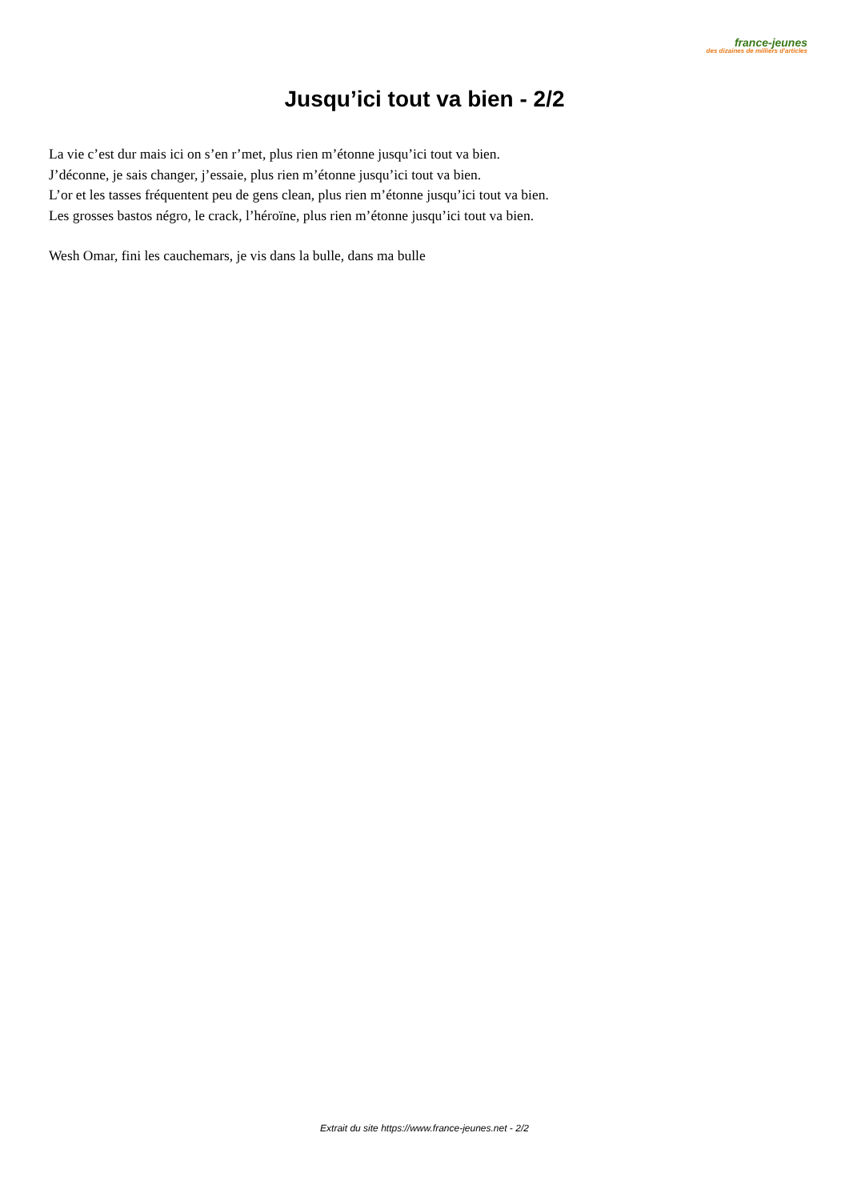france-jeunes
des dizaines de milliers d'articles
Jusqu’ici tout va bien - 2/2
La vie c’est dur mais ici on s’en r’met, plus rien m’étonne jusqu’ici tout va bien.
J’déconne, je sais changer, j’essaie, plus rien m’étonne jusqu’ici tout va bien.
L’or et les tasses fréquentent peu de gens clean, plus rien m’étonne jusqu’ici tout va bien.
Les grosses bastos négro, le crack, l’héroïne, plus rien m’étonne jusqu’ici tout va bien.
Wesh Omar, fini les cauchemars, je vis dans la bulle, dans ma bulle
Extrait du site https://www.france-jeunes.net - 2/2